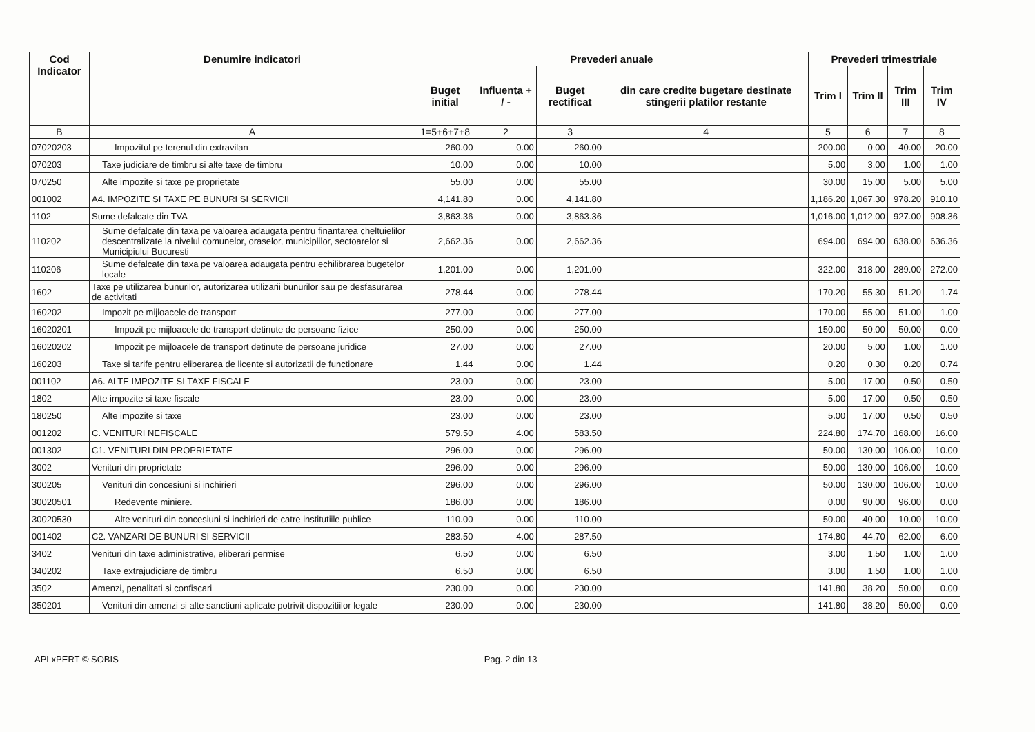| Cod Indicator | Denumire indicatori | Prevederi anuale | | | | Prevederi trimestriale | | | |
| --- | --- | --- | --- | --- | --- | --- | --- | --- | --- |
| | | Buget initial | Influenta + / - | Buget rectificat | din care credite bugetare destinate stingerii platilor restante | Trim I | Trim II | Trim III | Trim IV |
| B | A | 1=5+6+7+8 | 2 | 3 | 4 | 5 | 6 | 7 | 8 |
| 07020203 | Impozitul pe terenul din extravilan | 260.00 | 0.00 | 260.00 | | 200.00 | 0.00 | 40.00 | 20.00 |
| 070203 | Taxe judiciare de timbru si alte taxe de timbru | 10.00 | 0.00 | 10.00 | | 5.00 | 3.00 | 1.00 | 1.00 |
| 070250 | Alte impozite si taxe pe proprietate | 55.00 | 0.00 | 55.00 | | 30.00 | 15.00 | 5.00 | 5.00 |
| 001002 | A4. IMPOZITE SI TAXE PE BUNURI SI SERVICII | 4,141.80 | 0.00 | 4,141.80 | | 1,186.20 | 1,067.30 | 978.20 | 910.10 |
| 1102 | Sume defalcate din TVA | 3,863.36 | 0.00 | 3,863.36 | | 1,016.00 | 1,012.00 | 927.00 | 908.36 |
| 110202 | Sume defalcate din taxa pe valoarea adaugata pentru finantarea cheltuielilor descentralizate la nivelul comunelor, oraselor, municipiilor, sectoarelor si Municipiului Bucuresti | 2,662.36 | 0.00 | 2,662.36 | | 694.00 | 694.00 | 638.00 | 636.36 |
| 110206 | Sume defalcate din taxa pe valoarea adaugata pentru echilibrarea bugetelor locale | 1,201.00 | 0.00 | 1,201.00 | | 322.00 | 318.00 | 289.00 | 272.00 |
| 1602 | Taxe pe utilizarea bunurilor, autorizarea utilizarii bunurilor sau pe desfasurarea de activitati | 278.44 | 0.00 | 278.44 | | 170.20 | 55.30 | 51.20 | 1.74 |
| 160202 | Impozit pe mijloacele de transport | 277.00 | 0.00 | 277.00 | | 170.00 | 55.00 | 51.00 | 1.00 |
| 16020201 | Impozit pe mijloacele de transport detinute de persoane fizice | 250.00 | 0.00 | 250.00 | | 150.00 | 50.00 | 50.00 | 0.00 |
| 16020202 | Impozit pe mijloacele de transport detinute de persoane juridice | 27.00 | 0.00 | 27.00 | | 20.00 | 5.00 | 1.00 | 1.00 |
| 160203 | Taxe si tarife pentru eliberarea de licente si autorizatii de functionare | 1.44 | 0.00 | 1.44 | | 0.20 | 0.30 | 0.20 | 0.74 |
| 001102 | A6. ALTE IMPOZITE SI TAXE FISCALE | 23.00 | 0.00 | 23.00 | | 5.00 | 17.00 | 0.50 | 0.50 |
| 1802 | Alte impozite si taxe fiscale | 23.00 | 0.00 | 23.00 | | 5.00 | 17.00 | 0.50 | 0.50 |
| 180250 | Alte impozite si taxe | 23.00 | 0.00 | 23.00 | | 5.00 | 17.00 | 0.50 | 0.50 |
| 001202 | C. VENITURI NEFISCALE | 579.50 | 4.00 | 583.50 | | 224.80 | 174.70 | 168.00 | 16.00 |
| 001302 | C1. VENITURI DIN PROPRIETATE | 296.00 | 0.00 | 296.00 | | 50.00 | 130.00 | 106.00 | 10.00 |
| 3002 | Venituri din proprietate | 296.00 | 0.00 | 296.00 | | 50.00 | 130.00 | 106.00 | 10.00 |
| 300205 | Venituri din concesiuni si inchirieri | 296.00 | 0.00 | 296.00 | | 50.00 | 130.00 | 106.00 | 10.00 |
| 30020501 | Redevente miniere. | 186.00 | 0.00 | 186.00 | | 0.00 | 90.00 | 96.00 | 0.00 |
| 30020530 | Alte venituri din concesiuni si inchirieri de catre institutiile publice | 110.00 | 0.00 | 110.00 | | 50.00 | 40.00 | 10.00 | 10.00 |
| 001402 | C2. VANZARI DE BUNURI SI SERVICII | 283.50 | 4.00 | 287.50 | | 174.80 | 44.70 | 62.00 | 6.00 |
| 3402 | Venituri din taxe administrative, eliberari permise | 6.50 | 0.00 | 6.50 | | 3.00 | 1.50 | 1.00 | 1.00 |
| 340202 | Taxe extrajudiciare de timbru | 6.50 | 0.00 | 6.50 | | 3.00 | 1.50 | 1.00 | 1.00 |
| 3502 | Amenzi, penalitati si confiscari | 230.00 | 0.00 | 230.00 | | 141.80 | 38.20 | 50.00 | 0.00 |
| 350201 | Venituri din amenzi si alte sanctiuni aplicate potrivit dispozitiilor legale | 230.00 | 0.00 | 230.00 | | 141.80 | 38.20 | 50.00 | 0.00 |
APLxPERT © SOBIS Pag. 2 din 13